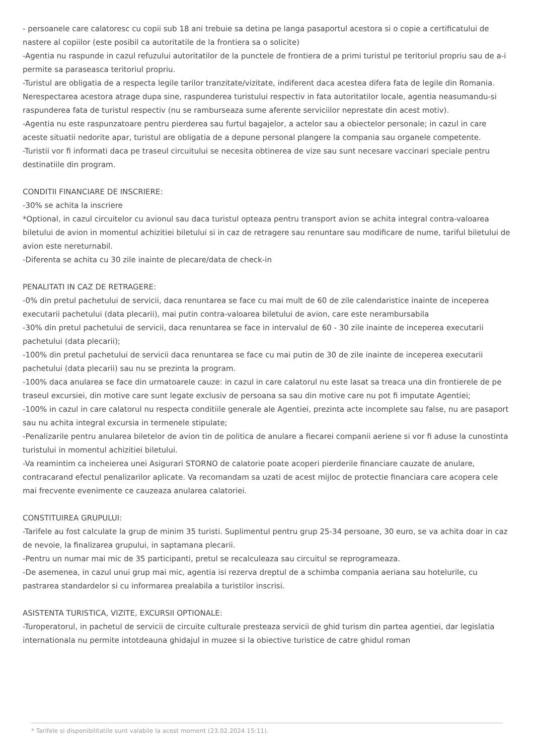- persoanele care calatoresc cu copii sub 18 ani trebuie sa detina pe langa pasaportul acestora si o copie a certificatului de nastere al copiilor (este posibil ca autoritatile de la frontiera sa o solicite)
-Agentia nu raspunde in cazul refuzului autoritatilor de la punctele de frontiera de a primi turistul pe teritoriul propriu sau de a-i permite sa paraseasca teritoriul propriu.
-Turistul are obligatia de a respecta legile tarilor tranzitate/vizitate, indiferent daca acestea difera fata de legile din Romania. Nerespectarea acestora atrage dupa sine, raspunderea turistului respectiv in fata autoritatilor locale, agentia neasumandu-si raspunderea fata de turistul respectiv (nu se ramburseaza sume aferente serviciilor neprestate din acest motiv).
-Agentia nu este raspunzatoare pentru pierderea sau furtul bagajelor, a actelor sau a obiectelor personale; in cazul in care aceste situatii nedorite apar, turistul are obligatia de a depune personal plangere la compania sau organele competente.
-Turistii vor fi informati daca pe traseul circuitului se necesita obtinerea de vize sau sunt necesare vaccinari speciale pentru destinatiile din program.
CONDITII FINANCIARE DE INSCRIERE:
-30% se achita la inscriere
*Optional, in cazul circuitelor cu avionul sau daca turistul opteaza pentru transport avion se achita integral contra-valoarea biletului de avion in momentul achizitiei biletului si in caz de retragere sau renuntare sau modificare de nume, tariful biletului de avion este nereturnabil.
-Diferenta se achita cu 30 zile inainte de plecare/data de check-in
PENALITATI IN CAZ DE RETRAGERE:
-0% din pretul pachetului de servicii, daca renuntarea se face cu mai mult de 60 de zile calendaristice inainte de inceperea executarii pachetului (data plecarii), mai putin contra-valoarea biletului de avion, care este nerambursabila
-30% din pretul pachetului de servicii, daca renuntarea se face in intervalul de 60 - 30 zile inainte de inceperea executarii pachetului (data plecarii);
-100% din pretul pachetului de servicii daca renuntarea se face cu mai putin de 30 de zile inainte de inceperea executarii pachetului (data plecarii) sau nu se prezinta la program.
-100% daca anularea se face din urmatoarele cauze: in cazul in care calatorul nu este lasat sa treaca una din frontierele de pe traseul excursiei, din motive care sunt legate exclusiv de persoana sa sau din motive care nu pot fi imputate Agentiei;
-100% in cazul in care calatorul nu respecta conditiile generale ale Agentiei, prezinta acte incomplete sau false, nu are pasaport sau nu achita integral excursia in termenele stipulate;
-Penalizarile pentru anularea biletelor de avion tin de politica de anulare a fiecarei companii aeriene si vor fi aduse la cunostinta turistului in momentul achizitiei biletului.
-Va reamintim ca incheierea unei Asigurari STORNO de calatorie poate acoperi pierderile financiare cauzate de anulare, contracarand efectul penalizarilor aplicate. Va recomandam sa uzati de acest mijloc de protectie financiara care acopera cele mai frecvente evenimente ce cauzeaza anularea calatoriei.
CONSTITUIREA GRUPULUI:
-Tarifele au fost calculate la grup de minim 35 turisti. Suplimentul pentru grup 25-34 persoane, 30 euro, se va achita doar in caz de nevoie, la finalizarea grupului, in saptamana plecarii.
-Pentru un numar mai mic de 35 participanti, pretul se recalculeaza sau circuitul se reprogrameaza.
-De asemenea, in cazul unui grup mai mic, agentia isi rezerva dreptul de a schimba compania aeriana sau hotelurile, cu pastrarea standardelor si cu informarea prealabila a turistilor inscrisi.
ASISTENTA TURISTICA, VIZITE, EXCURSII OPTIONALE:
-Turoperatorul, in pachetul de servicii de circuite culturale presteaza servicii de ghid turism din partea agentiei, dar legislatia internationala nu permite intotdeauna ghidajul in muzee si la obiective turistice de catre ghidul roman
* Tarifele si disponibilitatile sunt valabile la acest moment (23.02.2024 15:11).